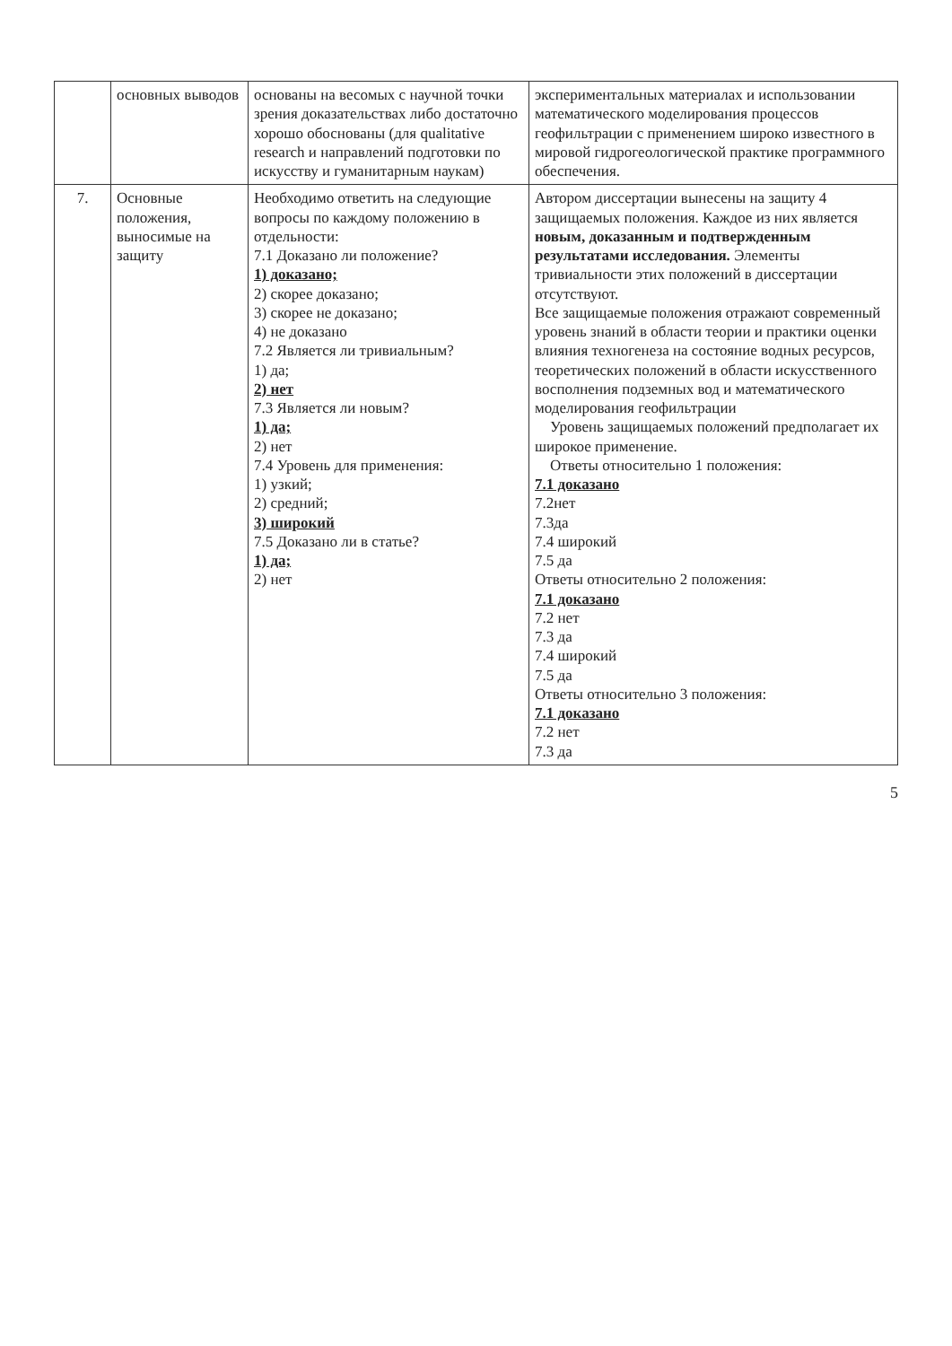| | основных выводов | основаны на весомых с научной точки зрения доказательствах либо достаточно хорошо обоснованы (для qualitative research и направлений подготовки по искусству и гуманитарным наукам) | экспериментальных материалах и использовании математического моделирования процессов геофильтрации с применением широко известного в мировой гидрогеологической практике программного обеспечения. |
| 7. | Основные положения, выносимые на защиту | Необходимо ответить на следующие вопросы по каждому положению в отдельности: 7.1 Доказано ли положение? 1) доказано; 2) скорее доказано; 3) скорее не доказано; 4) не доказано 7.2 Является ли тривиальным? 1) да; 2) нет 7.3 Является ли новым? 1) да; 2) нет 7.4 Уровень для применения: 1) узкий; 2) средний; 3) широкий 7.5 Доказано ли в статье? 1) да; 2) нет | Автором диссертации вынесены на защиту 4 защищаемых положения. Каждое из них является новым, доказанным и подтвержденным результатами исследования. Элементы тривиальности этих положений в диссертации отсутствуют. Все защищаемые положения отражают современный уровень знаний в области теории и практики оценки влияния техногенеза на состояние водных ресурсов, теоретических положений в области искусственного восполнения подземных вод и математического моделирования геофильтрации Уровень защищаемых положений предполагает их широкое применение. Ответы относительно 1 положения: 7.1 доказано 7.2нет 7.3да 7.4 широкий 7.5 да Ответы относительно 2 положения: 7.1 доказано 7.2 нет 7.3 да 7.4 широкий 7.5 да Ответы относительно 3 положения: 7.1 доказано 7.2 нет 7.3 да |
5